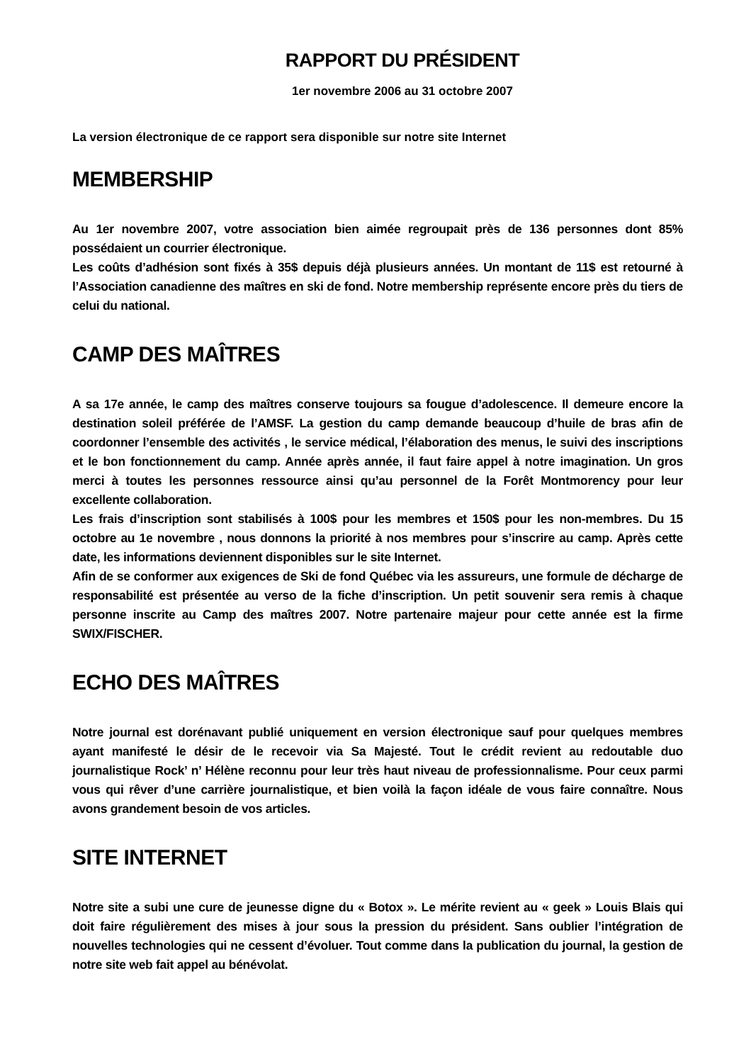RAPPORT DU PRÉSIDENT
1er novembre 2006 au 31 octobre 2007
La version électronique de ce rapport sera disponible sur notre site Internet
MEMBERSHIP
Au 1er novembre 2007, votre association bien aimée regroupait près de 136 personnes dont 85% possédaient un courrier électronique.
Les coûts d’adhésion sont fixés à 35$ depuis déjà plusieurs années. Un montant de 11$ est retourné à l’Association canadienne des maîtres en ski de fond. Notre membership représente encore près du tiers de celui du national.
CAMP DES MAÎTRES
A sa 17e année, le camp des maîtres conserve toujours sa fougue d’adolescence. Il demeure encore la destination soleil préférée de l’AMSF. La gestion du camp demande beaucoup d’huile de bras afin de coordonner l’ensemble des activités , le service médical, l’élaboration des menus, le suivi des inscriptions et le bon fonctionnement du camp. Année après année, il faut faire appel à notre imagination. Un gros merci à toutes les personnes ressource ainsi qu’au personnel de la Forêt Montmorency pour leur excellente collaboration.
Les frais d’inscription sont stabilisés à 100$ pour les membres et 150$ pour les non-membres. Du 15 octobre au 1e novembre , nous donnons la priorité à nos membres pour s’inscrire au camp. Après cette date, les informations deviennent disponibles sur le site Internet.
Afin de se conformer aux exigences de Ski de fond Québec via les assureurs, une formule de décharge de responsabilité est présentée au verso de la fiche d’inscription. Un petit souvenir sera remis à chaque personne inscrite au Camp des maîtres 2007. Notre partenaire majeur pour cette année est la firme SWIX/FISCHER.
ECHO DES MAÎTRES
Notre journal est dorénavant publié uniquement en version électronique sauf pour quelques membres ayant manifesté le désir de le recevoir via Sa Majesté. Tout le crédit revient au redoutable duo journalistique Rock’ n’ Hélène reconnu pour leur très haut niveau de professionnalisme. Pour ceux parmi vous qui rêver d’une carrière journalistique, et bien voilà la façon idéale de vous faire connaître. Nous avons grandement besoin de vos articles.
SITE INTERNET
Notre site a subi une cure de jeunesse digne du « Botox ». Le mérite revient au « geek » Louis Blais qui doit faire régulièrement des mises à jour sous la pression du président. Sans oublier l’intégration de nouvelles technologies qui ne cessent d’évoluer. Tout comme dans la publication du journal, la gestion de notre site web fait appel au bénévolat.